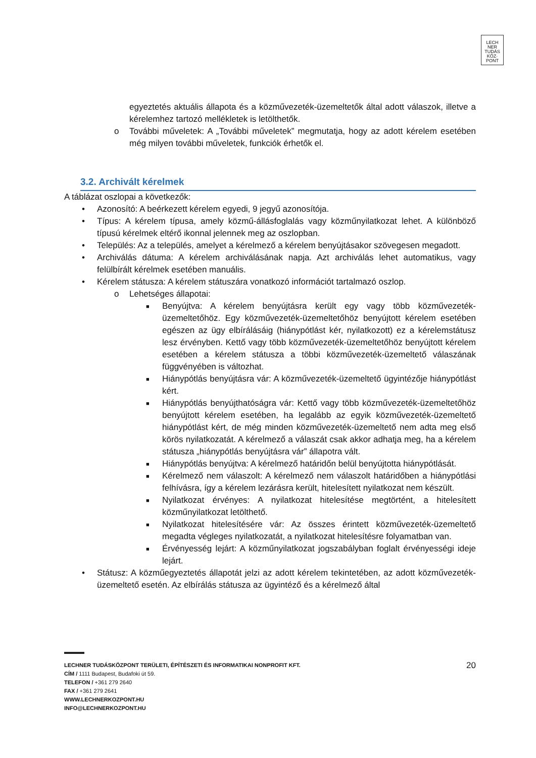LECH
NER
TUDÁS
KÖZ·
PONT
egyeztetés aktuális állapota és a közművezeték-üzemeltetők által adott válaszok, illetve a kérelemhez tartozó mellékletek is letölthetők.
o További műveletek: A „További műveletek” megmutatja, hogy az adott kérelem esetében még milyen további műveletek, funkciók érhetők el.
3.2. Archivált kérelmek
A táblázat oszlopai a következők:
• Azonosító: A beérkezett kérelem egyedi, 9 jegyű azonosítója.
• Típus: A kérelem típusa, amely közmű-állásfoglalás vagy közműnyilatkozat lehet. A különböző típusú kérelmek eltérő ikonnal jelennek meg az oszlopban.
• Település: Az a település, amelyet a kérelmező a kérelem benyújtásakor szövegesen megadott.
• Archiválás dátuma: A kérelem archiválásának napja. Azt archiválás lehet automatikus, vagy felülbírált kérelmek esetében manuális.
• Kérelem státusza: A kérelem státuszára vonatkozó információt tartalmazó oszlop.
o Lehetséges állapotai:
■ Benyújtva: A kérelem benyújtásra került egy vagy több közművezeték-üzemeltetőhöz. Egy közművezeték-üzemeltetőhöz benyújtott kérelem esetében egészen az ügy elbírálásáig (hiánypótlást kér, nyilatkozott) ez a kérelemstátusz lesz érvényben. Kettő vagy több közművezeték-üzemeltetőhöz benyújtott kérelem esetében a kérelem státusza a többi közművezeték-üzemeltető válaszának függvényében is változhat.
■ Hiánypótlás benyújtásra vár: A közművezeték-üzemeltető ügyintézője hiánypótlást kért.
■ Hiánypótlás benyújthatóságra vár: Kettő vagy több közművezeték-üzemeltetőhöz benyújtott kérelem esetében, ha legalább az egyik közművezeték-üzemeltető hiánypótlást kért, de még minden közművezeték-üzemeltető nem adta meg első körös nyilatkozatát. A kérelmező a válaszát csak akkor adhatja meg, ha a kérelem státusza „hiánypótlás benyújtásra vár” állapotra vált.
■ Hiánypótlás benyújtva: A kérelmező határidőn belül benyújtotta hiánypótlását.
■ Kérelmező nem válaszolt: A kérelmező nem válaszolt határidőben a hiánypótlási felhívásra, így a kérelem lezárásra került, hitelesített nyilatkozat nem készült.
■ Nyilatkozat érvényes: A nyilatkozat hitelesítése megtörtént, a hitelesített közműnyilatkozat letölthető.
■ Nyilatkozat hitelesítésére vár: Az összes érintett közművezeték-üzemeltető megadta végleges nyilatkozatát, a nyilatkozat hitelesítésre folyamatban van.
■ Érvényesség lejárt: A közműnyilatkozat jogszabályban foglalt érvényességi ideje lejárt.
• Státusz: A közműegyeztetés állapotát jelzi az adott kérelem tekintetében, az adott közművezeték-üzemeltető esetén. Az elbírálás státusza az ügyintéző és a kérelmező által
LECHNER TUDÁSKÖZPONT TERÜLETI, ÉPÍTÉSZETI ÉS INFORMATIKAI NONPROFIT KFT. 20
CÍM / 1111 Budapest, Budafoki út 59.
TELEFON / +361 279 2640
FAX / +361 279 2641
WWW.LECHNERKOZPONT.HU
INFO@LECHNERKOZPONT.HU